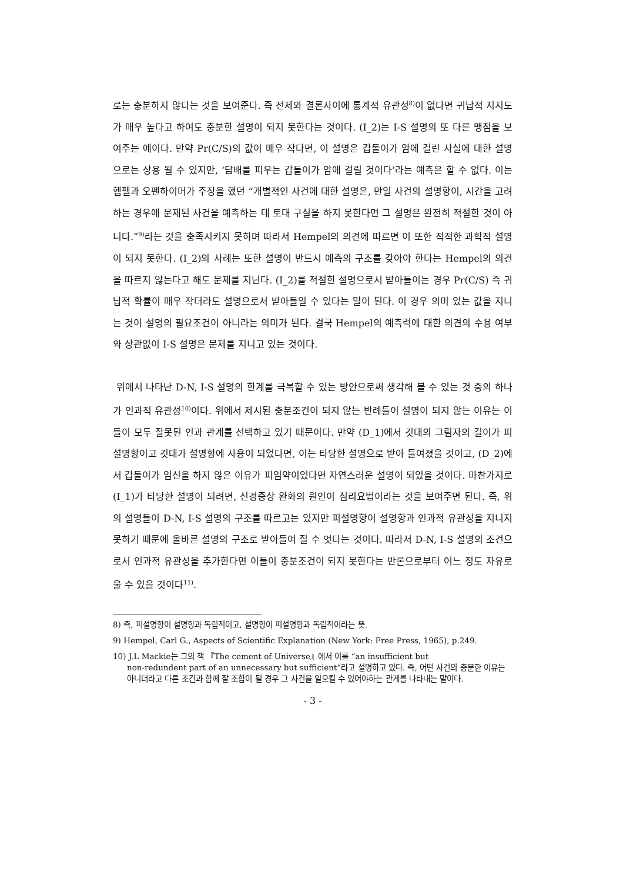로는 충분하지 않다는 것을 보여준다. 즉 전제와 결론사이에 통계적 유관성<sup>8)</sup>이 없다면 귀납적 지지도가 매우 높다고 하여도 충분한 설명이 되지 못한다는 것이다. (I_2)는 I-S 설명의 또 다른 맹점을 보여주는 예이다. 만약 Pr(C/S)의 값이 매우 작다면, 이 설명은 갑돌이가 암에 걸린 사실에 대한 설명으로는 상용 될 수 있지만, ‘담배를 피우는 갑돌이가 암에 걸릴 것이다’라는 예측은 할 수 없다. 이는 헴펠과 오펜하이머가 주장을 했던 “개별적인 사건에 대한 설명은, 만일 사건의 설명항이, 시간을 고려하는 경우에 문제된 사건을 예측하는 데 토대 구실을 하지 못한다면 그 설명은 완전히 적절한 것이 아니다.”<sup>9)</sup>라는 것을 충족시키지 못하며 따라서 Hempel의 의견에 따르면 이 또한 적적한 과학적 설명이 되지 못한다. (I_2)의 사례는 또한 설명이 반드시 예측의 구조를 갖아야 한다는 Hempel의 의견을 따르지 않는다고 해도 문제를 지닌다. (I_2)를 적절한 설명으로서 받아들이는 경우 Pr(C/S) 즉 귀납적 확률이 매우 작더라도 설명으로서 받아들일 수 있다는 말이 된다. 이 경우 의미 있는 값을 지니는 것이 설명의 필요조건이 아니라는 의미가 된다. 결국 Hempel의 예측력에 대한 의견의 수용 여부와 상관없이 I-S 설명은 문제를 지니고 있는 것이다.
위에서 나타난 D-N, I-S 설명의 한계를 극복할 수 있는 방안으로써 생각해 볼 수 있는 것 중의 하나가 인과적 유관성<sup>10)</sup>이다. 위에서 제시된 충분조건이 되지 않는 반례들이 설명이 되지 않는 이유는 이들이 모두 잘못된 인과 관계를 선택하고 있기 때문이다. 만약 (D_1)에서 깃대의 그림자의 길이가 피설명항이고 깃대가 설명항에 사용이 되었다면, 이는 타당한 설명으로 받아 들여졌을 것이고, (D_2)에서 갑돌이가 임신을 하지 않은 이유가 피임약이었다면 자연스러운 설명이 되었을 것이다. 마찬가지로 (I_1)가 타당한 설명이 되려면, 신경증상 완화의 원인이 심리요법이라는 것을 보여주면 된다. 즉, 위의 설명들이 D-N, I-S 설명의 구조를 따르고는 있지만 피설명항이 설명항과 인과적 유관성을 지니지 못하기 때문에 올바른 설명의 구조로 받아들여 질 수 엇다는 것이다. 따라서 D-N, I-S 설명의 조건으로서 인과적 유관성을 추가한다면 이들이 충분조건이 되지 못한다는 반론으로부터 어느 정도 자유로울 수 있을 것이다<sup>11)</sup>.
8) 즉, 피설명항이 설명항과 독립적이고, 설명항이 피설명항과 독립적이라는 뜻.
9) Hempel, Carl G., Aspects of Scientific Explanation (New York: Free Press, 1965), p.249.
10) J.L Mackie는 그의 책 『The cement of Universe』에서 이를 “an insufficient but
non-redundent part of an unnecessary but sufficient”라고 설명하고 있다. 즉, 어떤 사건의 충분한 이유는 아니더라고 다른 조건과 함께 잘 조합이 될 경우 그 사건을 일으킬 수 있어야하는 관계를 나타내는 말이다.
- 3 -